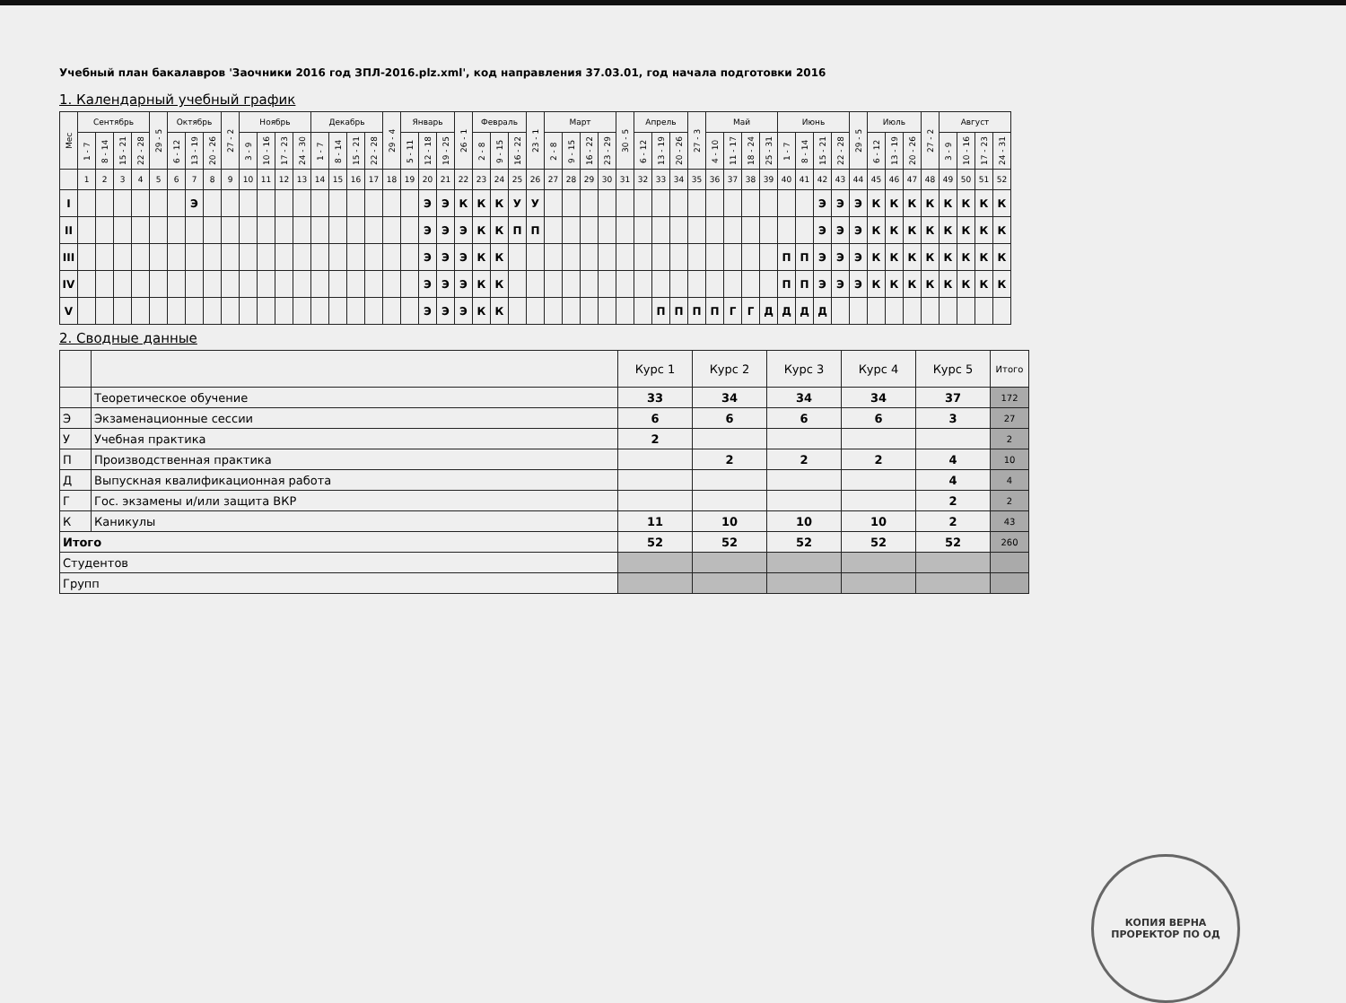Учебный план бакалавров 'Заочники 2016 год ЗПЛ-2016.plz.xml', код направления 37.03.01, год начала подготовки 2016
1. Календарный учебный график
| Мес | Сентябрь | | | | 29 - 5 | Октябрь | | | 27 - 2 | Ноябрь | | | | Декабрь | | | | 29 - 4 | Январь | | | 26 - 1 | Февраль | | | 23 - 1 | Март | | | | 30 - 5 | Апрель | | | 27 - 3 | Май | | | | Июнь | | | | 29 - 5 | Июль | | | 27 - 2 | Август | | | |
| --- | --- | --- | --- | --- | --- | --- | --- | --- | --- | --- | --- | --- | --- | --- | --- | --- | --- | --- | --- | --- | --- | --- | --- | --- | --- | --- | --- | --- | --- | --- | --- | --- | --- | --- | --- | --- | --- | --- | --- | --- | --- | --- | --- | --- | --- | --- | --- | --- | --- | --- | --- | --- |
| | 1 - 7 | 8 - 14 | 15 - 21 | 22 - 28 | | 6 - 12 | 13 - 19 | 20 - 26 | | 3 - 9 | 10 - 16 | 17 - 23 | 24 - 30 | 1 - 7 | 8 - 14 | 15 - 21 | 22 - 28 | | 5 - 11 | 12 - 18 | 19 - 25 | | 2 - 8 | 9 - 15 | 16 - 22 | | 2 - 8 | 9 - 15 | 16 - 22 | 23 - 29 | | 6 - 12 | 13 - 19 | 20 - 26 | | 4 - 10 | 11 - 17 | 18 - 24 | 25 - 31 | 1 - 7 | 8 - 14 | 15 - 21 | 22 - 28 | | 6 - 12 | 13 - 19 | 20 - 26 | | 3 - 9 | 10 - 16 | 17 - 23 | 24 - 31 |
| | 1 | 2 | 3 | 4 | 5 | 6 | 7 | 8 | 9 | 10 | 11 | 12 | 13 | 14 | 15 | 16 | 17 | 18 | 19 | 20 | 21 | 22 | 23 | 24 | 25 | 26 | 27 | 28 | 29 | 30 | 31 | 32 | 33 | 34 | 35 | 36 | 37 | 38 | 39 | 40 | 41 | 42 | 43 | 44 | 45 | 46 | 47 | 48 | 49 | 50 | 51 | 52 |
| I | | | | | | | Э | | | | | | | | | | | | | Э | Э | К | К | К | У | У | | | | | | | | | | | | | | | | Э | Э | Э | К | К | К | К | К | К | К | К |
| II | | | | | | | | | | | | | | | | | | | | Э | Э | Э | К | К | П | П | | | | | | | | | | | | | | | | Э | Э | Э | К | К | К | К | К | К | К | К |
| III | | | | | | | | | | | | | | | | | | | | Э | Э | Э | К | К | | | | | | | | | | | | | | | | П | П | Э | Э | Э | К | К | К | К | К | К | К | К |
| IV | | | | | | | | | | | | | | | | | | | | Э | Э | Э | К | К | | | | | | | | | | | | | | | | П | П | Э | Э | Э | К | К | К | К | К | К | К | К |
| V | | | | | | | | | | | | | | | | | | | | Э | Э | Э | К | К | | | | | | | | | П | П | П | П | Г | Г | Д | Д | Д | Д | | | | | | | | | | |
2. Сводные данные
| | | Курс 1 | Курс 2 | Курс 3 | Курс 4 | Курс 5 | Итого |
| | Теоретическое обучение | 33 | 34 | 34 | 34 | 37 | 172 |
| Э | Экзаменационные сессии | 6 | 6 | 6 | 6 | 3 | 27 |
| У | Учебная практика | 2 | | | | | 2 |
| П | Производственная практика | | 2 | 2 | 2 | 4 | 10 |
| Д | Выпускная квалификационная работа | | | | | 4 | 4 |
| Г | Гос. экзамены и/или защита ВКР | | | | | 2 | 2 |
| К | Каникулы | 11 | 10 | 10 | 10 | 2 | 43 |
| Итого | | 52 | 52 | 52 | 52 | 52 | 260 |
| Студентов | | | | | | | |
| Групп | | | | | | | |
КОПИЯ ВЕРНА
ПРОРЕКТОР ПО ОД